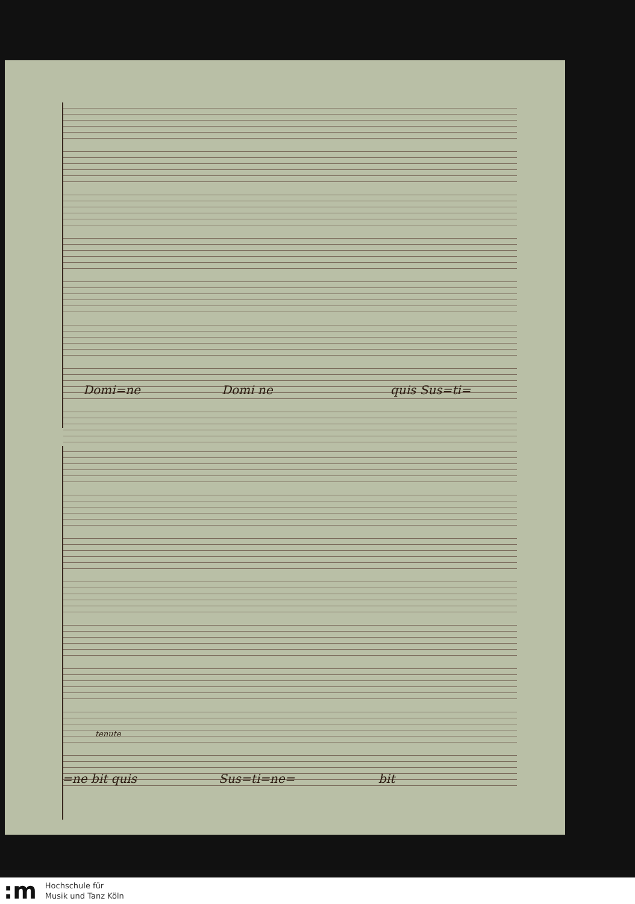Domi=ne Domi ne quis Sus=ti=
tenute
=ne bit quis Sus=ti=ne= bit
:m
Hochschule für
Musik und Tanz Köln